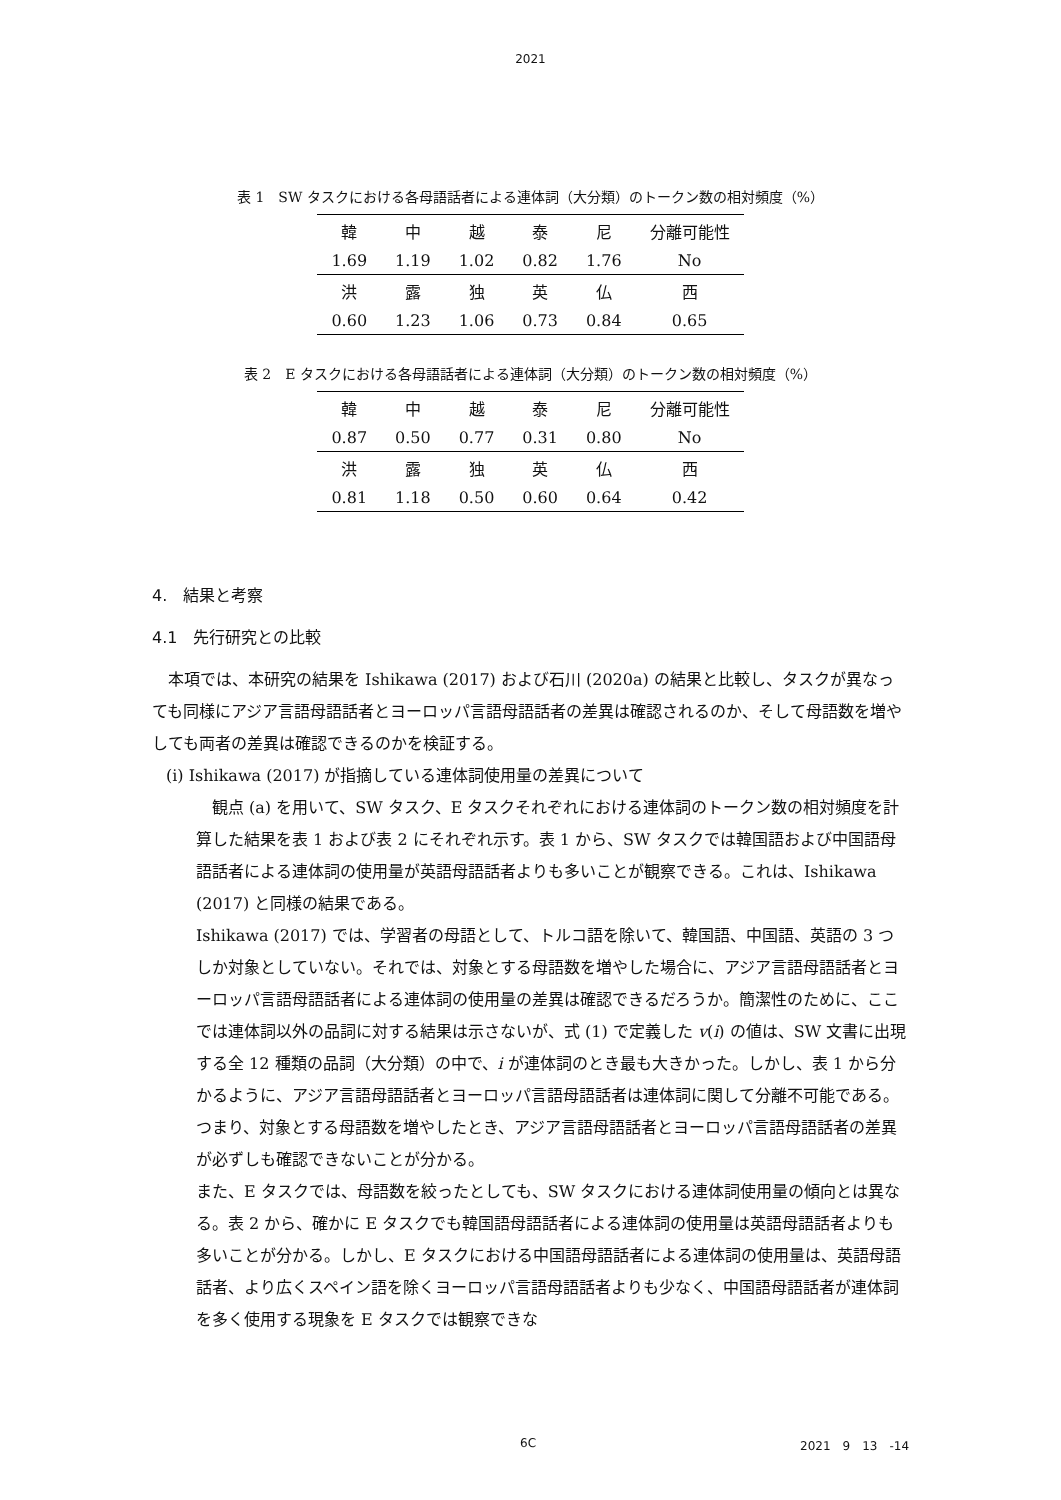2021
表 1　SW タスクにおける各母語話者による連体詞（大分類）のトークン数の相対頻度（%）
| 韓 | 中 | 越 | 泰 | 尼 | 分離可能性 |
| 1.69 | 1.19 | 1.02 | 0.82 | 1.76 | No |
| 洪 | 露 | 独 | 英 | 仏 | 西 |
| 0.60 | 1.23 | 1.06 | 0.73 | 0.84 | 0.65 |
表 2　E タスクにおける各母語話者による連体詞（大分類）のトークン数の相対頻度（%）
| 韓 | 中 | 越 | 泰 | 尼 | 分離可能性 |
| 0.87 | 0.50 | 0.77 | 0.31 | 0.80 | No |
| 洪 | 露 | 独 | 英 | 仏 | 西 |
| 0.81 | 1.18 | 0.50 | 0.60 | 0.64 | 0.42 |
4.　結果と考察
4.1　先行研究との比較
　本項では、本研究の結果を Ishikawa (2017) および石川 (2020a) の結果と比較し、タスクが異なっても同様にアジア言語母語話者とヨーロッパ言語母語話者の差異は確認されるのか、そして母語数を増やしても両者の差異は確認できるのかを検証する。
(i) Ishikawa (2017) が指摘している連体詞使用量の差異について
　観点 (a) を用いて、SW タスク、E タスクそれぞれにおける連体詞のトークン数の相対頻度を計算した結果を表 1 および表 2 にそれぞれ示す。表 1 から、SW タスクでは韓国語および中国語母語話者による連体詞の使用量が英語母語話者よりも多いことが観察できる。これは、Ishikawa (2017) と同様の結果である。
Ishikawa (2017) では、学習者の母語として、トルコ語を除いて、韓国語、中国語、英語の 3 つしか対象としていない。それでは、対象とする母語数を増やした場合に、アジア言語母語話者とヨーロッパ言語母語話者による連体詞の使用量の差異は確認できるだろうか。簡潔性のために、ここでは連体詞以外の品詞に対する結果は示さないが、式 (1) で定義した v(i) の値は、SW 文書に出現する全 12 種類の品詞（大分類）の中で、i が連体詞のとき最も大きかった。しかし、表 1 から分かるように、アジア言語母語話者とヨーロッパ言語母語話者は連体詞に関して分離不可能である。つまり、対象とする母語数を増やしたとき、アジア言語母語話者とヨーロッパ言語母語話者の差異が必ずしも確認できないことが分かる。
また、E タスクでは、母語数を絞ったとしても、SW タスクにおける連体詞使用量の傾向とは異なる。表 2 から、確かに E タスクでも韓国語母語話者による連体詞の使用量は英語母語話者よりも多いことが分かる。しかし、E タスクにおける中国語母語話者による連体詞の使用量は、英語母語話者、より広くスペイン語を除くヨーロッパ言語母語話者よりも少なく、中国語母語話者が連体詞を多く使用する現象を E タスクでは観察できな
6C 2021　9　13　-14